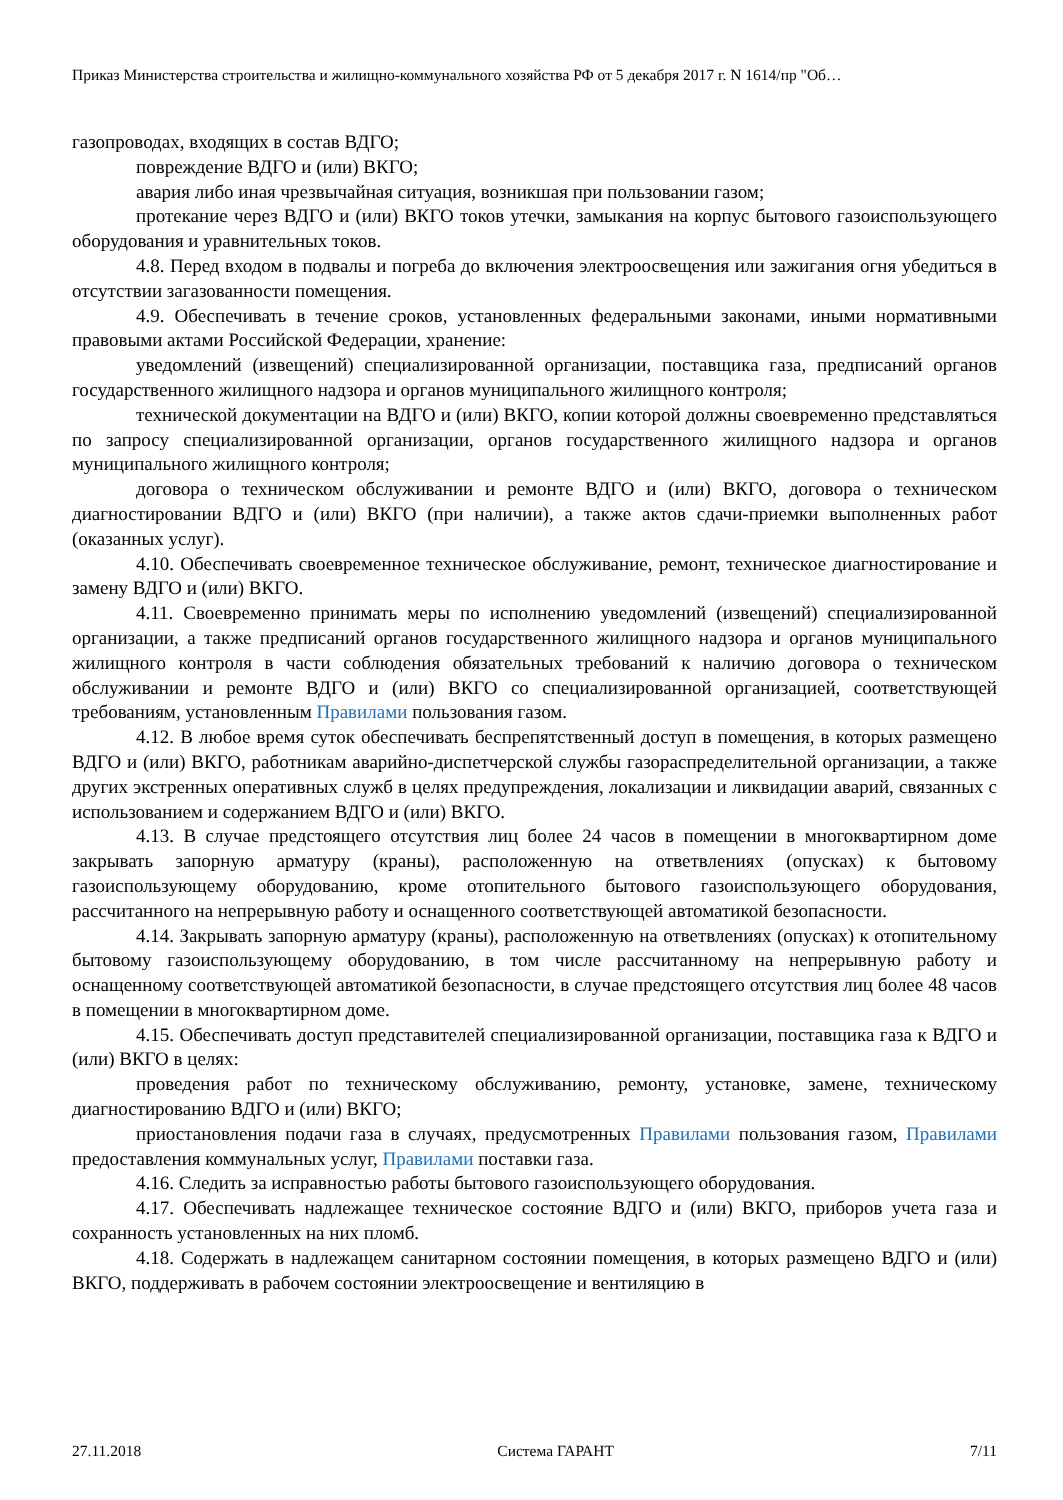Приказ Министерства строительства и жилищно-коммунального хозяйства РФ от 5 декабря 2017 г. N 1614/пр "Об…
газопроводах, входящих в состав ВДГО;
повреждение ВДГО и (или) ВКГО;
авария либо иная чрезвычайная ситуация, возникшая при пользовании газом;
протекание через ВДГО и (или) ВКГО токов утечки, замыкания на корпус бытового газоиспользующего оборудования и уравнительных токов.
4.8. Перед входом в подвалы и погреба до включения электроосвещения или зажигания огня убедиться в отсутствии загазованности помещения.
4.9. Обеспечивать в течение сроков, установленных федеральными законами, иными нормативными правовыми актами Российской Федерации, хранение:
уведомлений (извещений) специализированной организации, поставщика газа, предписаний органов государственного жилищного надзора и органов муниципального жилищного контроля;
технической документации на ВДГО и (или) ВКГО, копии которой должны своевременно представляться по запросу специализированной организации, органов государственного жилищного надзора и органов муниципального жилищного контроля;
договора о техническом обслуживании и ремонте ВДГО и (или) ВКГО, договора о техническом диагностировании ВДГО и (или) ВКГО (при наличии), а также актов сдачи-приемки выполненных работ (оказанных услуг).
4.10. Обеспечивать своевременное техническое обслуживание, ремонт, техническое диагностирование и замену ВДГО и (или) ВКГО.
4.11. Своевременно принимать меры по исполнению уведомлений (извещений) специализированной организации, а также предписаний органов государственного жилищного надзора и органов муниципального жилищного контроля в части соблюдения обязательных требований к наличию договора о техническом обслуживании и ремонте ВДГО и (или) ВКГО со специализированной организацией, соответствующей требованиям, установленным Правилами пользования газом.
4.12. В любое время суток обеспечивать беспрепятственный доступ в помещения, в которых размещено ВДГО и (или) ВКГО, работникам аварийно-диспетчерской службы газораспределительной организации, а также других экстренных оперативных служб в целях предупреждения, локализации и ликвидации аварий, связанных с использованием и содержанием ВДГО и (или) ВКГО.
4.13. В случае предстоящего отсутствия лиц более 24 часов в помещении в многоквартирном доме закрывать запорную арматуру (краны), расположенную на ответвлениях (опусках) к бытовому газоиспользующему оборудованию, кроме отопительного бытового газоиспользующего оборудования, рассчитанного на непрерывную работу и оснащенного соответствующей автоматикой безопасности.
4.14. Закрывать запорную арматуру (краны), расположенную на ответвлениях (опусках) к отопительному бытовому газоиспользующему оборудованию, в том числе рассчитанному на непрерывную работу и оснащенному соответствующей автоматикой безопасности, в случае предстоящего отсутствия лиц более 48 часов в помещении в многоквартирном доме.
4.15. Обеспечивать доступ представителей специализированной организации, поставщика газа к ВДГО и (или) ВКГО в целях:
проведения работ по техническому обслуживанию, ремонту, установке, замене, техническому диагностированию ВДГО и (или) ВКГО;
приостановления подачи газа в случаях, предусмотренных Правилами пользования газом, Правилами предоставления коммунальных услуг, Правилами поставки газа.
4.16. Следить за исправностью работы бытового газоиспользующего оборудования.
4.17. Обеспечивать надлежащее техническое состояние ВДГО и (или) ВКГО, приборов учета газа и сохранность установленных на них пломб.
4.18. Содержать в надлежащем санитарном состоянии помещения, в которых размещено ВДГО и (или) ВКГО, поддерживать в рабочем состоянии электроосвещение и вентиляцию в
27.11.2018 Система ГАРАНТ 7/11